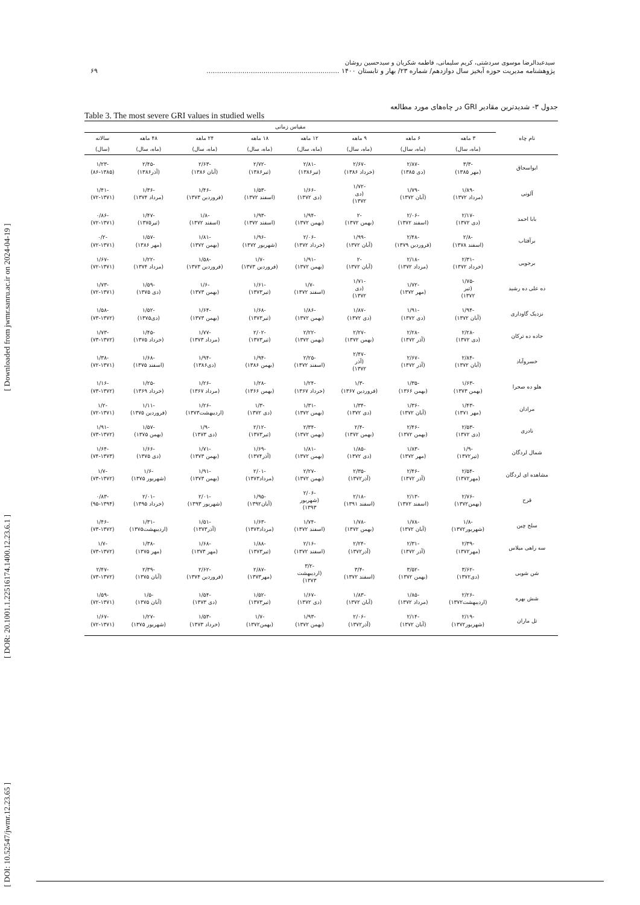[ DOI: 10.52547/jwmr.12.23.65 ] [ DOR: 20.1001.1.22516174.1400.12.23.6.1 ] [ Downloaded from jwmr.sanru.ac.ir on 2024-04-19 ]
سیدعبدالرضا موسوی سردشتی، کریم سلیمانی، فاطمه شکریان و سیدحسین روشان
پژوهشنامه مدیریت حوزه آبخیز سال دوازدهم/ شماره ۲۳/ بهار و تابستان ۱۴۰۰ ............................................................... ۶۹
جدول ۳- شدیدترین مقادیر GRI در چاه‌های مورد مطالعه
Table 3. The most severe GRI values in studied wells
| نام چاه | مقیاس زمانی | | | | | | | |
| --- | --- | --- | --- | --- | --- | --- | --- | --- |
| | ۳ ماهه | ۶ ماهه | ۹ ماهه | ۱۲ ماهه | ۱۸ ماهه | ۲۴ ماهه | ۴۸ ماهه | سالانه |
| | (ماه، سال) | (ماه، سال) | (ماه، سال) | (ماه، سال) | (ماه، سال) | (ماه، سال) | (ماه، سال) | (سال) |
| ابواسحاق | -۳/۳ (مهر ۱۳۸۵) | -۲/۸۷ (دی ۱۳۸۵) | -۲/۶۷ (خرداد ۱۳۸۶) | -۲/۸۱ (تیر۱۳۸۶) | -۲/۷۲ (تیر۱۳۸۶) | -۲/۶۳ (آبان ۱۳۸۶) | -۲/۴۵ (آذر۱۳۸۶) | -۱/۲۳ (۸۶-۱۳۸۵) |
| آلونی | -۱/۸۹ (مرداد ۱۳۷۲) | -۱/۷۹ (آبان ۱۳۷۲) | -۱/۷۲ (دی ۱۳۷۲) | -۱/۶۶ (دی ۱۳۷۲) | -۱/۵۳ (اسفند ۱۳۷۲) | -۱/۴۶ (فروردین ۱۳۷۳) | -۱/۳۶ (مرداد ۱۳۷۴) | -۱/۴۱ (۷۲-۱۳۷۱) |
| بابا احمد | -۲/۱۷ (دی ۱۳۷۲) | -۲/۰۶ (اسفند ۱۳۷۲) | -۲ (بهمن ۱۳۷۲) | -۱/۹۴ (بهمن ۱۳۷۲) | -۱/۹۳ (اسفند ۱۳۷۲) | -۱/۸ (اسفند ۱۳۷۲) | -۱/۴۷ (تیر۱۳۷۵) | -۰/۸۶ (۷۲-۱۳۷۱) |
| برآفتاب | -۲/۸ (اسفند ۱۳۷۸) | -۲/۴۸ (فروردین ۱۳۷۹) | -۱/۹۹ (آبان ۱۳۷۲) | -۲/۰۶ (خرداد ۱۳۷۲) | -۱/۹۶ (شهریور ۱۳۷۲) | -۱/۸۱ (بهمن ۱۳۷۲) | -۱/۵۷ (مهر ۱۳۸۶) | -۰/۲ (۷۲-۱۳۷۱) |
| برجویی | -۲/۳۱ (خرداد ۱۳۷۲) | -۲/۱۸ (مرداد ۱۳۷۲) | -۲ (آبان ۱۳۷۲) | -۱/۹۱ (بهمن ۱۳۷۲) | -۱/۷ (فروردین ۱۳۷۳) | -۱/۵۸ (فروردین ۱۳۷۳) | -۱/۲۲ (مرداد ۱۳۷۴) | -۱/۶۷ (۷۲-۱۳۷۱) |
| ده علی ده رشید | -۱/۷۵ (تیر ۱۳۷۲) | -۱/۷۲ (مهر ۱۳۷۲) | -۱/۷۱ (دی ۱۳۷۲) | -۱/۷ (اسفند ۱۳۷۲) | -۱/۶۱ (تیر۱۳۷۳) | -۱/۶ (بهمن ۱۳۷۳) | -۱/۵۹ (دی ۱۳۷۵) | -۱/۷۳ (۷۲-۱۳۷۱) |
| نزدیک گاوداری | -۱/۹۴ (آبان ۱۳۷۲) | -۱/۹۱ (دی ۱۳۷۲) | -۱/۸۷ (دی ۱۳۷۲) | -۱/۸۶ (بهمن ۱۳۷۲) | -۱/۶۸ (تیر۱۳۷۳) | -۱/۶۴ (بهمن ۱۳۷۳) | -۱/۵۲ (دی۱۳۷۵) | -۱/۵۸ (۷۳-۱۳۷۲) |
| جاده ده ترکان | -۲/۲۸ (دی ۱۳۷۲) | -۲/۲۸ (آذر ۱۳۷۲) | -۲/۲۷ (بهمن ۱۳۷۲) | -۲/۲۲ (بهمن ۱۳۷۲) | -۲/۰۲ (تیر۱۳۷۳) | -۱/۷۷ (مرداد ۱۳۷۳) | -۱/۴۵ (خرداد ۱۳۷۵) | -۱/۷۳ (۷۳-۱۳۷۲) |
| خسروآباد | -۲/۸۴ (آبان ۱۳۷۲) | -۲/۶۷ (آذر ۱۳۷۲) | -۲/۴۷ (آذر ۱۳۷۲) | -۲/۲۵ (اسفند ۱۳۷۲) | -۱/۹۴ (بهمن ۱۳۸۶) | -۱/۹۴ (دی۱۳۸۶) | -۱/۶۸ (اسفند ۱۳۷۵) | -۱/۳۸ (۷۲-۱۳۷۱) |
| هلو ده صحرا | -۱/۶۳ (بهمن ۱۳۷۳) | -۱/۳۵ (بهمن ۱۳۶۶) | -۱/۳ (فروردین ۱۳۶۷) | -۱/۲۴ (خرداد ۱۳۶۷) | -۱/۲۸ (بهمن ۱۳۶۶) | -۱/۲۶ (مرداد ۱۳۶۷) | -۱/۲۵ (خرداد ۱۳۶۹) | -۱/۱۶ (۷۳-۱۳۷۲) |
| مرادان | -۱/۴۳ (مهر ۱۳۷۱) | -۱/۳۶ (آبان ۱۳۷۲) | -۱/۳۴ (دی ۱۳۷۲) | -۱/۳۱ (بهمن ۱۳۷۲) | -۱/۳ (دی ۱۳۷۲) | -۱/۲۶ (اردیبهشت۱۳۷۳) | -۱/۱۱ (فروردین ۱۳۷۵) | -۱/۲ (۷۲-۱۳۷۱) |
| نادری | -۲/۵۳ (دی ۱۳۷۲) | -۲/۴۶ (بهمن ۱۳۷۲) | -۲/۴ (بهمن ۱۳۷۲) | -۲/۳۴ (بهمن ۱۳۷۲) | -۲/۱۲ (تیر۱۳۷۳) | -۱/۹ (دی ۱۳۷۳) | -۱/۵۷ (بهمن ۱۳۷۵) | -۱/۹۱ (۷۳-۱۳۷۲) |
| شمال لردگان | -۱/۹ (تیر۱۳۷۲) | -۱/۸۳ (مهر ۱۳۷۲) | -۱/۸۵ (دی ۱۳۷۲) | -۱/۸۱ (بهمن ۱۳۷۲) | -۱/۶۹ (آذر۱۳۷۴) | -۱/۷۱ (بهمن ۱۳۷۳) | -۱/۶۶ (دی ۱۳۷۵) | -۱/۶۴ (۷۴-۱۳۷۳) |
| مشاهده ای لردگان | -۲/۵۴ (مهر۱۳۷۲) | -۲/۴۶ (آذر ۱۳۷۲) | -۲/۳۵ (آذر۱۳۷۲) | -۲/۲۷ (بهمن ۱۳۷۲) | -۲/۰۱ (مرداد۱۳۷۳) | -۱/۹۱ (بهمن ۱۳۷۳) | -۱/۶ (شهریور ۱۳۷۵) | -۱/۷ (۷۳-۱۳۷۲) |
| قرح | -۲/۷۶ (بهمن۱۳۷۲) | -۲/۱۳ (اسفند ۱۳۷۲) | -۲/۱۸ (اسفند ۱۳۹۱) | -۲/۰۶ (شهریور ۱۳۹۳) | -۱/۹۵ (آبان۱۳۹۲) | -۲/۰۱ (شهریور ۱۳۹۳) | -۲/۰۱ (خرداد ۱۳۹۵) | -۰/۸۳ (۹۵-۱۳۹۴) |
| سلح چین | -۱/۸ (شهریور۱۳۷۲) | -۱/۷۸ (آبان ۱۳۷۲) | -۱/۷۸ (بهمن ۱۳۷۲) | -۱/۷۴ (اسفند ۱۳۷۲) | -۱/۶۳ (مرداد۱۳۷۳) | -۱/۵۱ (آذر۱۳۷۳) | -۱/۳۱ (اردیبهشت۱۳۷۵) | -۱/۴۶ (۷۳-۱۳۷۲) |
| سه راهی میلاس | -۲/۳۹ (مهر۱۳۷۲) | -۲/۳۱ (آذر ۱۳۷۲) | -۲/۲۴ (آذر۱۳۷۲) | -۲/۱۶ (اسفند ۱۳۷۲) | -۱/۸۸ (تیر۱۳۷۳) | -۱/۶۸ (مهر ۱۳۷۳) | -۱/۳۸ (مهر ۱۳۷۵) | -۱/۷ (۷۳-۱۳۷۲) |
| شن شویی | -۳/۶۲ (دی۱۳۷۲) | -۳/۵۲ (بهمن ۱۳۷۲) | -۳/۴ (اسفند ۱۳۷۲) | -۳/۲ (اردیبهشت ۱۳۷۳) | -۲/۸۷ (مهر۱۳۷۳) | -۲/۶۲ (فروردین ۱۳۷۴) | -۲/۳۹ (آبان ۱۳۷۵) | -۲/۴۷ (۷۳-۱۳۷۲) |
| شش بهره | -۲/۲۶ (اردیبهشت۱۳۷۲) | -۱/۸۵ (مرداد ۱۳۷۲) | -۱/۸۳ (آبان ۱۳۷۲) | -۱/۶۷ (دی ۱۳۷۲) | -۱/۵۲ (تیر۱۳۷۳) | -۱/۵۴ (دی ۱۳۷۳) | -۱/۵ (آبان ۱۳۷۵) | -۱/۵۹ (۷۲-۱۳۷۱) |
| تل ماران | -۲/۱۹ (شهریور۱۳۷۲) | -۲/۱۴ (آبان ۱۳۷۲) | -۲/۰۶ (آذر۱۳۷۲) | -۱/۹۳ (بهمن ۱۳۷۲) | -۱/۷ (بهمن۱۳۷۲) | -۱/۵۳ (خرداد ۱۳۷۳) | -۱/۲۷ (شهریور ۱۳۷۵) | -۱/۶۷ (۷۲-۱۳۷۱) |